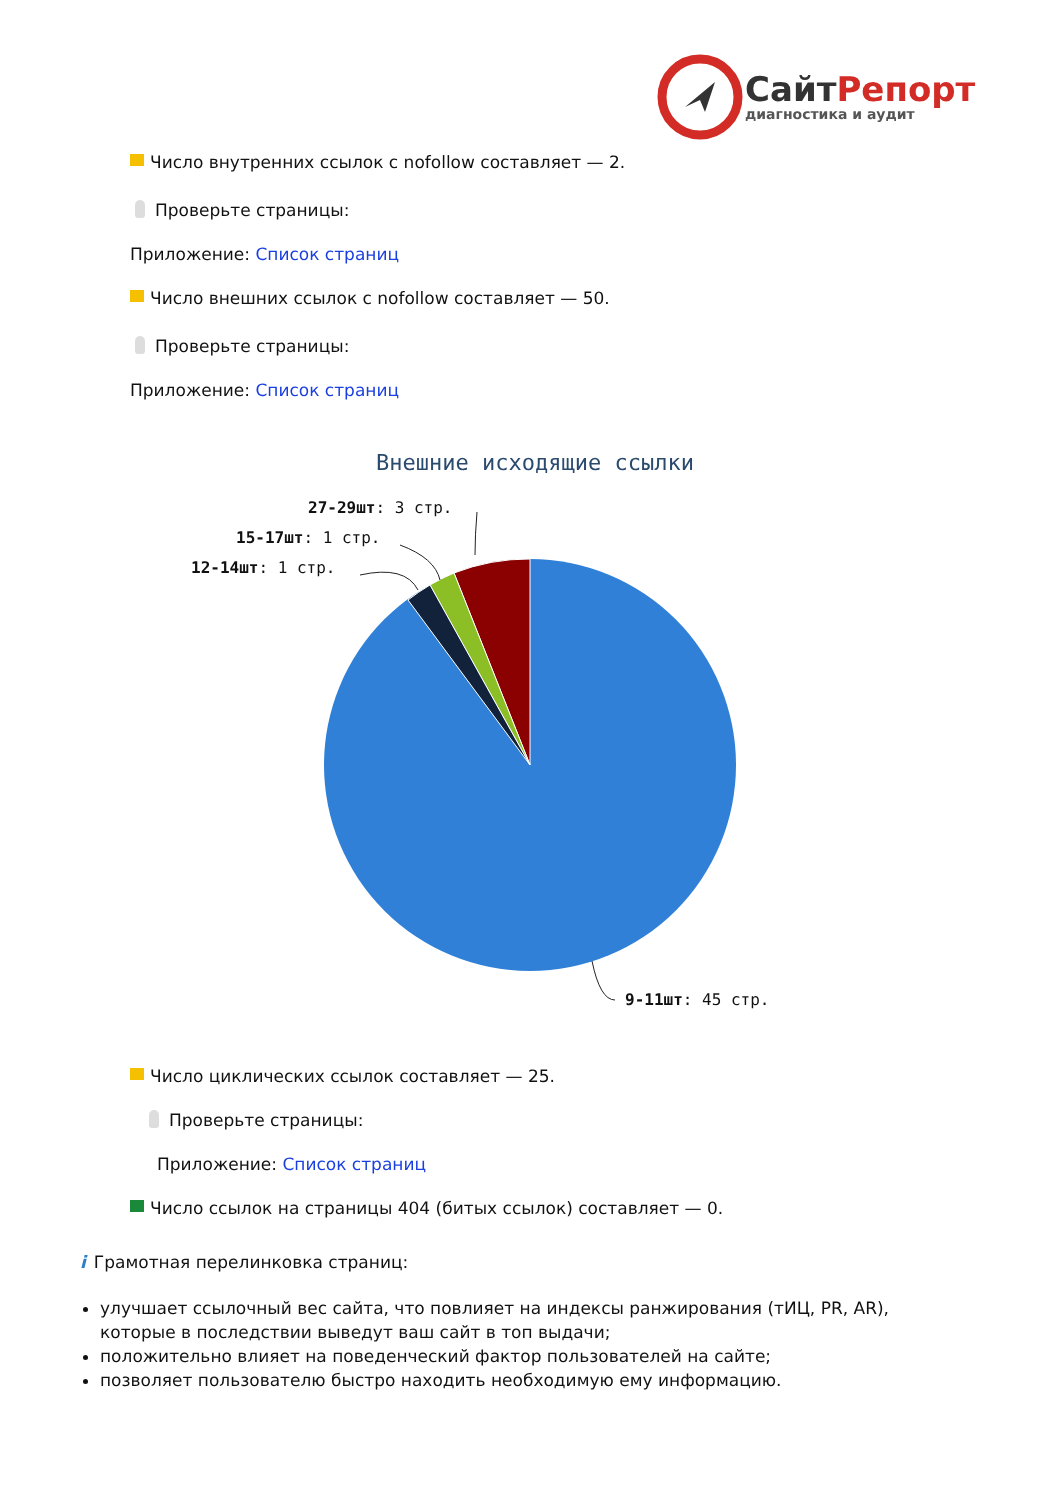СайтРепорт
диагностика и аудит
Число внутренних ссылок с nofollow составляет — 2.
Проверьте страницы:
Приложение: Список страниц
Число внешних ссылок с nofollow составляет — 50.
Проверьте страницы:
Приложение: Список страниц
Внешние исходящие ссылки
27-29шт: 3 стр.
15-17шт: 1 стр.
12-14шт: 1 стр.
9-11шт: 45 стр.
Число циклических ссылок составляет — 25.
Проверьте страницы:
Приложение: Список страниц
Число ссылок на страницы 404 (битых ссылок) составляет — 0.
i Грамотная перелинковка страниц:
улучшает ссылочный вес сайта, что повлияет на индексы ранжирования (тИЦ, PR, AR), которые в последствии выведут ваш сайт в топ выдачи;
положительно влияет на поведенческий фактор пользователей на сайте;
позволяет пользователю быстро находить необходимую ему информацию.